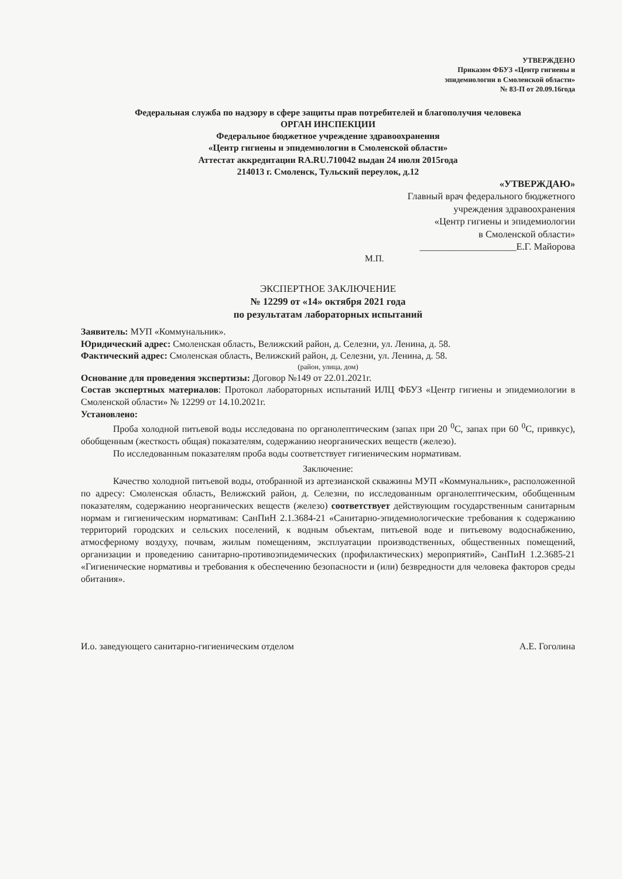УТВЕРЖДЕНО
Приказом ФБУЗ «Центр гигиены и
эпидемиологии в Смоленской области»
№ 83-П от 20.09.16года
Федеральная служба по надзору в сфере защиты прав потребителей и благополучия человека
ОРГАН ИНСПЕКЦИИ
Федеральное бюджетное учреждение здравоохранения
«Центр гигиены и эпидемиологии в Смоленской области»
Аттестат аккредитации RA.RU.710042 выдан 24 июля 2015года
214013 г. Смоленск, Тульский переулок, д.12
«УТВЕРЖДАЮ»
Главный врач федерального бюджетного
учреждения здравоохранения
«Центр гигиены и эпидемиологии
в Смоленской области»
____________________Е.Г. Майорова
М.П.
ЭКСПЕРТНОЕ ЗАКЛЮЧЕНИЕ
№ 12299 от «14» октября 2021 года
по результатам лабораторных испытаний
Заявитель: МУП «Коммунальник».
Юридический адрес: Смоленская область, Велижский район, д. Селезни, ул. Ленина, д. 58.
Фактический адрес: Смоленская область, Велижский район, д. Селезни, ул. Ленина, д. 58.
(район, улица, дом)
Основание для проведения экспертизы: Договор №149 от 22.01.2021г.
Состав экспертных материалов: Протокол лабораторных испытаний ИЛЦ ФБУЗ «Центр гигиены и эпидемиологии в Смоленской области» № 12299 от 14.10.2021г.
Установлено:
Проба холодной питьевой воды исследована по органолептическим (запах при 20 <sup>0</sup>С, запах при 60 <sup>0</sup>С, привкус), обобщенным (жесткость общая) показателям, содержанию неорганических веществ (железо).
По исследованным показателям проба воды соответствует гигиеническим нормативам.
Заключение:
Качество холодной питьевой воды, отобранной из артезианской скважины МУП «Коммунальник», расположенной по адресу: Смоленская область, Велижский район, д. Селезни, по исследованным органолептическим, обобщенным показателям, содержанию неорганических веществ (железо) соответствует действующим государственным санитарным нормам и гигиеническим нормативам: СанПиН 2.1.3684-21 «Санитарно-эпидемиологические требования к содержанию территорий городских и сельских поселений, к водным объектам, питьевой воде и питьевому водоснабжению, атмосферному воздуху, почвам, жилым помещениям, эксплуатации производственных, общественных помещений, организации и проведению санитарно-противоэпидемических (профилактических) мероприятий», СанПиН 1.2.3685-21 «Гигиенические нормативы и требования к обеспечению безопасности и (или) безвредности для человека факторов среды обитания».
И.о. заведующего санитарно-гигиеническим отделом А.Е. Гоголина